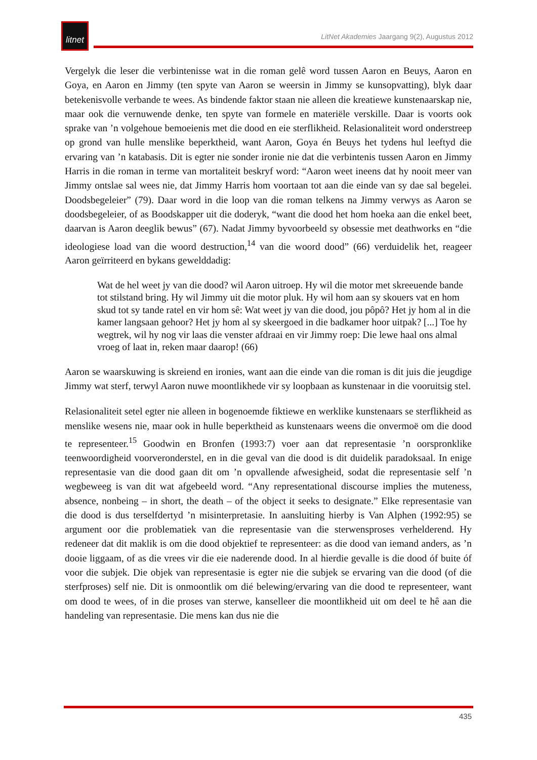litnet
LitNet Akademies Jaargang 9(2), Augustus 2012
Vergelyk die leser die verbintenisse wat in die roman gelê word tussen Aaron en Beuys, Aaron en Goya, en Aaron en Jimmy (ten spyte van Aaron se weersin in Jimmy se kunsopvatting), blyk daar betekenisvolle verbande te wees. As bindende faktor staan nie alleen die kreatiewe kunstenaarskap nie, maar ook die vernuwende denke, ten spyte van formele en materiële verskille. Daar is voorts ook sprake van ’n volgehoue bemoeienis met die dood en eie sterflikheid. Relasionaliteit word onderstreep op grond van hulle menslike beperktheid, want Aaron, Goya én Beuys het tydens hul leeftyd die ervaring van ’n katabasis. Dit is egter nie sonder ironie nie dat die verbintenis tussen Aaron en Jimmy Harris in die roman in terme van mortaliteit beskryf word: “Aaron weet ineens dat hy nooit meer van Jimmy ontslae sal wees nie, dat Jimmy Harris hom voortaan tot aan die einde van sy dae sal begelei. Doodsbegeleier” (79). Daar word in die loop van die roman telkens na Jimmy verwys as Aaron se doodsbegeleier, of as Boodskapper uit die doderyk, “want die dood het hom hoeka aan die enkel beet, daarvan is Aaron deeglik bewus” (67). Nadat Jimmy byvoorbeeld sy obsessie met deathworks en “die ideologiese load van die woord destruction,<sup>14</sup> van die woord dood” (66) verduidelik het, reageer Aaron geïrriteerd en bykans gewelddadig:
Wat de hel weet jy van die dood? wil Aaron uitroep. Hy wil die motor met skreeuende bande tot stilstand bring. Hy wil Jimmy uit die motor pluk. Hy wil hom aan sy skouers vat en hom skud tot sy tande ratel en vir hom sê: Wat weet jy van die dood, jou pôpô? Het jy hom al in die kamer langsaan gehoor? Het jy hom al sy skeergoed in die badkamer hoor uitpak? [...] Toe hy wegtrek, wil hy nog vir laas die venster afdraai en vir Jimmy roep: Die lewe haal ons almal vroeg of laat in, reken maar daarop! (66)
Aaron se waarskuwing is skreiend en ironies, want aan die einde van die roman is dit juis die jeugdige Jimmy wat sterf, terwyl Aaron nuwe moontlikhede vir sy loopbaan as kunstenaar in die vooruitsig stel.
Relasionaliteit setel egter nie alleen in bogenoemde fiktiewe en werklike kunstenaars se sterflikheid as menslike wesens nie, maar ook in hulle beperktheid as kunstenaars weens die onvermoë om die dood te representeer.<sup>15</sup> Goodwin en Bronfen (1993:7) voer aan dat representasie ’n oorspronklike teenwoordigheid voorveronderstel, en in die geval van die dood is dit duidelik paradoksaal. In enige representasie van die dood gaan dit om ’n opvallende afwesigheid, sodat die representasie self ’n wegbeweeg is van dit wat afgebeeld word. “Any representational discourse implies the muteness, absence, nonbeing – in short, the death – of the object it seeks to designate.” Elke representasie van die dood is dus terselfdertyd ’n misinterpretasie. In aansluiting hierby is Van Alphen (1992:95) se argument oor die problematiek van die representasie van die sterwensproses verhelderend. Hy redeneer dat dit maklik is om die dood objektief te representeer: as die dood van iemand anders, as ’n dooie liggaam, of as die vrees vir die eie naderende dood. In al hierdie gevalle is die dood óf buite óf voor die subjek. Die objek van representasie is egter nie die subjek se ervaring van die dood (of die sterfproses) self nie. Dit is onmoontlik om dié belewing/ervaring van die dood te representeer, want om dood te wees, of in die proses van sterwe, kanselleer die moontlikheid uit om deel te hê aan die handeling van representasie. Die mens kan dus nie die
435